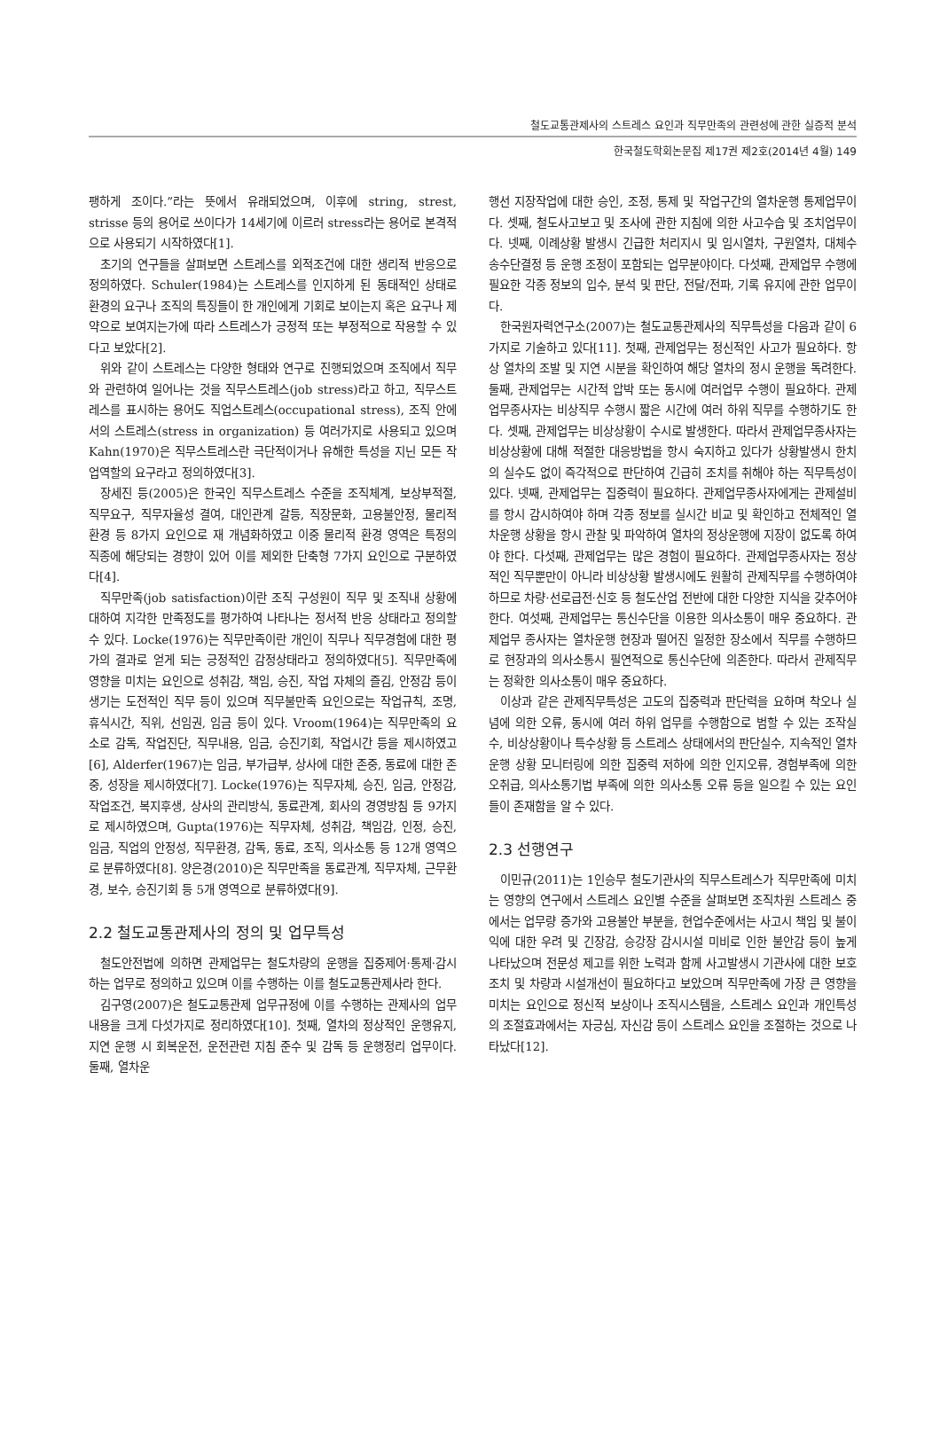철도교통관제사의 스트레스 요인과 직무만족의 관련성에 관한 실증적 분석
한국철도학회논문집 제17권 제2호(2014년 4월) 149
팽하게 조이다.”라는 뜻에서 유래되었으며, 이후에 string, strest, strisse 등의 용어로 쓰이다가 14세기에 이르러 stress라는 용어로 본격적으로 사용되기 시작하였다[1].
초기의 연구들을 살펴보면 스트레스를 외적조건에 대한 생리적 반응으로 정의하였다. Schuler(1984)는 스트레스를 인지하게 된 동태적인 상태로 환경의 요구나 조직의 특징들이 한 개인에게 기회로 보이는지 혹은 요구나 제약으로 보여지는가에 따라 스트레스가 긍정적 또는 부정적으로 작용할 수 있다고 보았다[2].
위와 같이 스트레스는 다양한 형태와 연구로 진행되었으며 조직에서 직무와 관련하여 일어나는 것을 직무스트레스(job stress)라고 하고, 직무스트레스를 표시하는 용어도 직업스트레스(occupational stress), 조직 안에서의 스트레스(stress in organization) 등 여러가지로 사용되고 있으며 Kahn(1970)은 직무스트레스란 극단적이거나 유해한 특성을 지닌 모든 작업역할의 요구라고 정의하였다[3].
장세진 등(2005)은 한국인 직무스트레스 수준을 조직체계, 보상부적절, 직무요구, 직무자율성 결여, 대인관계 갈등, 직장문화, 고용불안정, 물리적 환경 등 8가지 요인으로 재 개념화하였고 이중 물리적 환경 영역은 특정의 직종에 해당되는 경향이 있어 이를 제외한 단축형 7가지 요인으로 구분하였다[4].
직무만족(job satisfaction)이란 조직 구성원이 직무 및 조직내 상황에 대하여 지각한 만족정도를 평가하여 나타나는 정서적 반응 상태라고 정의할 수 있다. Locke(1976)는 직무만족이란 개인이 직무나 직무경험에 대한 평가의 결과로 얻게 되는 긍정적인 감정상태라고 정의하였다[5]. 직무만족에 영향을 미치는 요인으로 성취감, 책임, 승진, 작업 자체의 즐김, 안정감 등이 생기는 도전적인 직무 등이 있으며 직무불만족 요인으로는 작업규칙, 조명, 휴식시간, 직위, 선임권, 임금 등이 있다. Vroom(1964)는 직무만족의 요소로 감독, 작업진단, 직무내용, 임금, 승진기회, 작업시간 등을 제시하였고[6], Alderfer(1967)는 임금, 부가급부, 상사에 대한 존중, 동료에 대한 존중, 성장을 제시하였다[7]. Locke(1976)는 직무자체, 승진, 임금, 안정감, 작업조건, 복지후생, 상사의 관리방식, 동료관계, 회사의 경영방침 등 9가지로 제시하였으며, Gupta(1976)는 직무자체, 성취감, 책임감, 인정, 승진, 임금, 직업의 안정성, 직무환경, 감독, 동료, 조직, 의사소통 등 12개 영역으로 분류하였다[8]. 양은경(2010)은 직무만족을 동료관계, 직무자체, 근무환경, 보수, 승진기회 등 5개 영역으로 분류하였다[9].
2.2 철도교통관제사의 정의 및 업무특성
철도안전법에 의하면 관제업무는 철도차량의 운행을 집중제어·통제·감시하는 업무로 정의하고 있으며 이를 수행하는 이를 철도교통관제사라 한다.
김구영(2007)은 철도교통관제 업무규정에 이를 수행하는 관제사의 업무내용을 크게 다섯가지로 정리하였다[10]. 첫째, 열차의 정상적인 운행유지, 지연 운행 시 회복운전, 운전관련 지침 준수 및 감독 등 운행정리 업무이다. 둘째, 열차운
행선 지장작업에 대한 승인, 조정, 통제 및 작업구간의 열차운행 통제업무이다. 셋째, 철도사고보고 및 조사에 관한 지침에 의한 사고수습 및 조치업무이다. 넷째, 이례상황 발생시 긴급한 처리지시 및 임시열차, 구원열차, 대체수송수단결정 등 운행 조정이 포함되는 업무분야이다. 다섯째, 관제업무 수행에 필요한 각종 정보의 입수, 분석 및 판단, 전달/전파, 기록 유지에 관한 업무이다.
한국원자력연구소(2007)는 철도교통관제사의 직무특성을 다음과 같이 6가지로 기술하고 있다[11]. 첫째, 관제업무는 정신적인 사고가 필요하다. 항상 열차의 조발 및 지연 시분을 확인하여 해당 열차의 정시 운행을 독려한다. 둘째, 관제업무는 시간적 압박 또는 동시에 여러업무 수행이 필요하다. 관제업무종사자는 비상직무 수행시 짧은 시간에 여러 하위 직무를 수행하기도 한다. 셋째, 관제업무는 비상상황이 수시로 발생한다. 따라서 관제업무종사자는 비상상황에 대해 적절한 대응방법을 항시 숙지하고 있다가 상황발생시 한치의 실수도 없이 즉각적으로 판단하여 긴급히 조치를 취해야 하는 직무특성이 있다. 넷째, 관제업무는 집중력이 필요하다. 관제업무종사자에게는 관제설비를 항시 감시하여야 하며 각종 정보를 실시간 비교 및 확인하고 전체적인 열차운행 상황을 항시 관찰 및 파악하여 열차의 정상운행에 지장이 없도록 하여야 한다. 다섯째, 관제업무는 많은 경험이 필요하다. 관제업무종사자는 정상적인 직무뿐만이 아니라 비상상황 발생시에도 원활히 관제직무를 수행하여야 하므로 차량·선로급전·신호 등 철도산업 전반에 대한 다양한 지식을 갖추어야 한다. 여섯째, 관제업무는 통신수단을 이용한 의사소통이 매우 중요하다. 관제업무 종사자는 열차운행 현장과 떨어진 일정한 장소에서 직무를 수행하므로 현장과의 의사소통시 필연적으로 통신수단에 의존한다. 따라서 관제직무는 정확한 의사소통이 매우 중요하다.
이상과 같은 관제직무특성은 고도의 집중력과 판단력을 요하며 착오나 실념에 의한 오류, 동시에 여러 하위 업무를 수행함으로 범할 수 있는 조작실수, 비상상황이나 특수상황 등 스트레스 상태에서의 판단실수, 지속적인 열차운행 상황 모니터링에 의한 집중력 저하에 의한 인지오류, 경험부족에 의한 오취급, 의사소통기법 부족에 의한 의사소통 오류 등을 일으킬 수 있는 요인들이 존재함을 알 수 있다.
2.3 선행연구
이민규(2011)는 1인승무 철도기관사의 직무스트레스가 직무만족에 미치는 영향의 연구에서 스트레스 요인별 수준을 살펴보면 조직차원 스트레스 중에서는 업무량 증가와 고용불안 부분을, 현업수준에서는 사고시 책임 및 불이익에 대한 우려 및 긴장감, 승강장 감시시설 미비로 인한 불안감 등이 높게 나타났으며 전문성 제고를 위한 노력과 함께 사고발생시 기관사에 대한 보호조치 및 차량과 시설개선이 필요하다고 보았으며 직무만족에 가장 큰 영향을 미치는 요인으로 정신적 보상이나 조직시스템을, 스트레스 요인과 개인특성의 조절효과에서는 자긍심, 자신감 등이 스트레스 요인을 조절하는 것으로 나타났다[12].